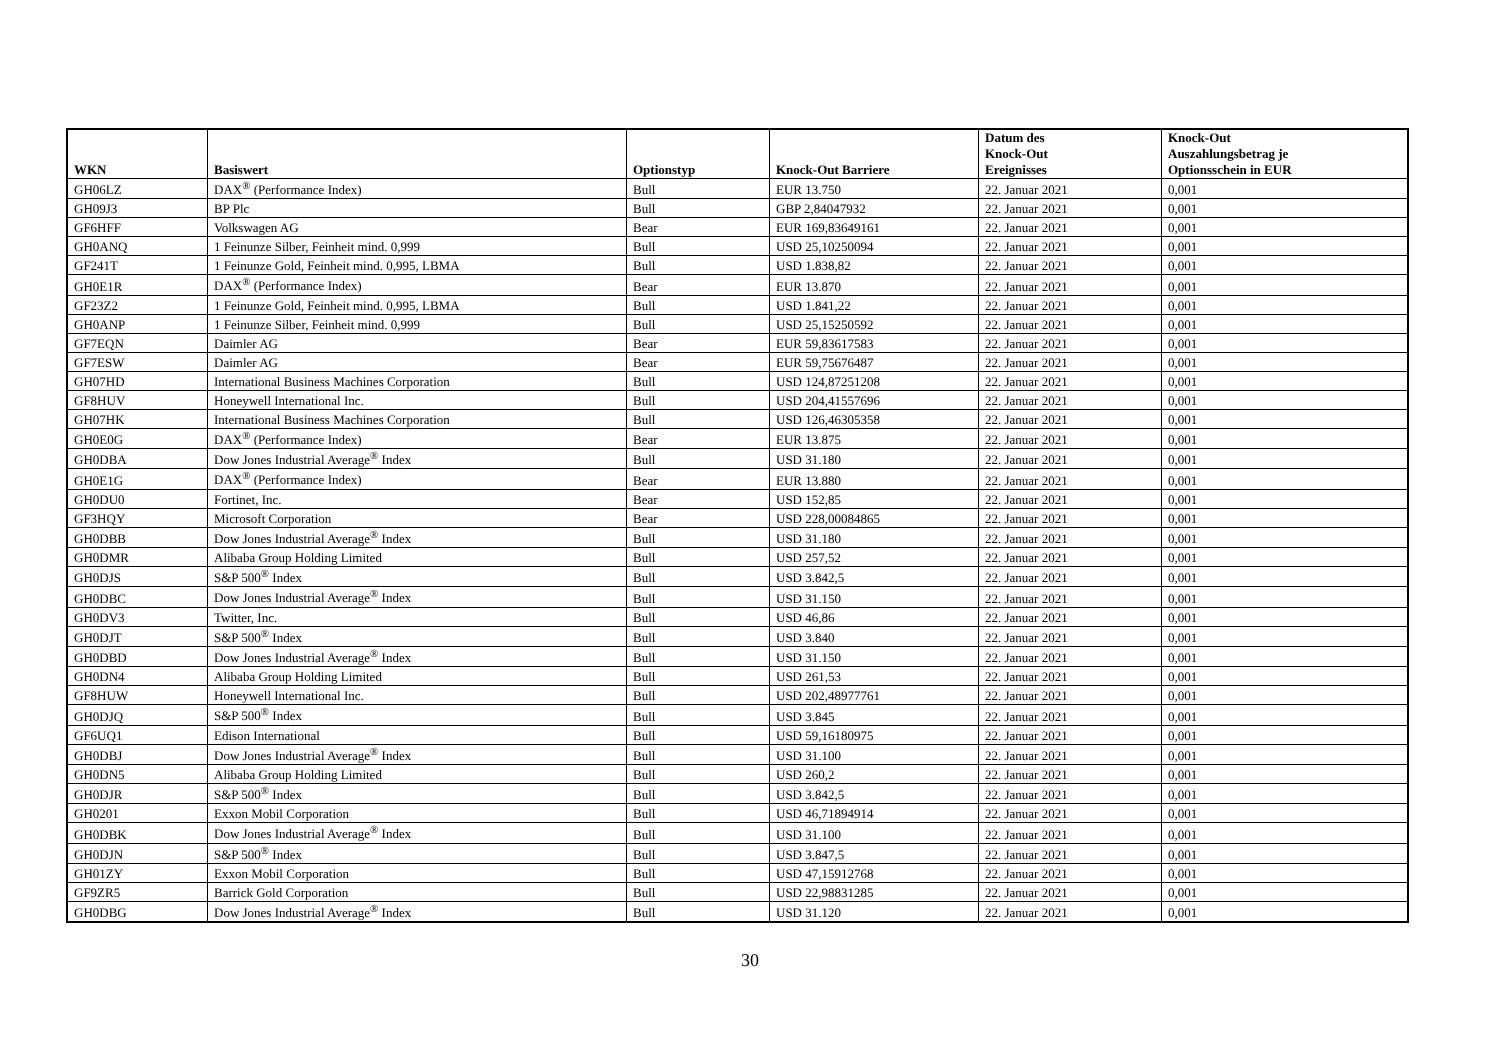| WKN | Basiswert | Optionstyp | Knock-Out Barriere | Datum des Knock-Out Ereignisses | Knock-Out Auszahlungsbetrag je Optionsschein in EUR |
| --- | --- | --- | --- | --- | --- |
| GH06LZ | DAX<sup>®</sup> (Performance Index) | Bull | EUR 13.750 | 22. Januar 2021 | 0,001 |
| GH09J3 | BP Plc | Bull | GBP 2,84047932 | 22. Januar 2021 | 0,001 |
| GF6HFF | Volkswagen AG | Bear | EUR 169,83649161 | 22. Januar 2021 | 0,001 |
| GH0ANQ | 1 Feinunze Silber, Feinheit mind. 0,999 | Bull | USD 25,10250094 | 22. Januar 2021 | 0,001 |
| GF241T | 1 Feinunze Gold, Feinheit mind. 0,995, LBMA | Bull | USD 1.838,82 | 22. Januar 2021 | 0,001 |
| GH0E1R | DAX<sup>®</sup> (Performance Index) | Bear | EUR 13.870 | 22. Januar 2021 | 0,001 |
| GF23Z2 | 1 Feinunze Gold, Feinheit mind. 0,995, LBMA | Bull | USD 1.841,22 | 22. Januar 2021 | 0,001 |
| GH0ANP | 1 Feinunze Silber, Feinheit mind. 0,999 | Bull | USD 25,15250592 | 22. Januar 2021 | 0,001 |
| GF7EQN | Daimler AG | Bear | EUR 59,83617583 | 22. Januar 2021 | 0,001 |
| GF7ESW | Daimler AG | Bear | EUR 59,75676487 | 22. Januar 2021 | 0,001 |
| GH07HD | International Business Machines Corporation | Bull | USD 124,87251208 | 22. Januar 2021 | 0,001 |
| GF8HUV | Honeywell International Inc. | Bull | USD 204,41557696 | 22. Januar 2021 | 0,001 |
| GH07HK | International Business Machines Corporation | Bull | USD 126,46305358 | 22. Januar 2021 | 0,001 |
| GH0E0G | DAX<sup>®</sup> (Performance Index) | Bear | EUR 13.875 | 22. Januar 2021 | 0,001 |
| GH0DBA | Dow Jones Industrial Average<sup>®</sup> Index | Bull | USD 31.180 | 22. Januar 2021 | 0,001 |
| GH0E1G | DAX<sup>®</sup> (Performance Index) | Bear | EUR 13.880 | 22. Januar 2021 | 0,001 |
| GH0DU0 | Fortinet, Inc. | Bear | USD 152,85 | 22. Januar 2021 | 0,001 |
| GF3HQY | Microsoft Corporation | Bear | USD 228,00084865 | 22. Januar 2021 | 0,001 |
| GH0DBB | Dow Jones Industrial Average<sup>®</sup> Index | Bull | USD 31.180 | 22. Januar 2021 | 0,001 |
| GH0DMR | Alibaba Group Holding Limited | Bull | USD 257,52 | 22. Januar 2021 | 0,001 |
| GH0DJS | S&P 500<sup>®</sup> Index | Bull | USD 3.842,5 | 22. Januar 2021 | 0,001 |
| GH0DBC | Dow Jones Industrial Average<sup>®</sup> Index | Bull | USD 31.150 | 22. Januar 2021 | 0,001 |
| GH0DV3 | Twitter, Inc. | Bull | USD 46,86 | 22. Januar 2021 | 0,001 |
| GH0DJT | S&P 500<sup>®</sup> Index | Bull | USD 3.840 | 22. Januar 2021 | 0,001 |
| GH0DBD | Dow Jones Industrial Average<sup>®</sup> Index | Bull | USD 31.150 | 22. Januar 2021 | 0,001 |
| GH0DN4 | Alibaba Group Holding Limited | Bull | USD 261,53 | 22. Januar 2021 | 0,001 |
| GF8HUW | Honeywell International Inc. | Bull | USD 202,48977761 | 22. Januar 2021 | 0,001 |
| GH0DJQ | S&P 500<sup>®</sup> Index | Bull | USD 3.845 | 22. Januar 2021 | 0,001 |
| GF6UQ1 | Edison International | Bull | USD 59,16180975 | 22. Januar 2021 | 0,001 |
| GH0DBJ | Dow Jones Industrial Average<sup>®</sup> Index | Bull | USD 31.100 | 22. Januar 2021 | 0,001 |
| GH0DN5 | Alibaba Group Holding Limited | Bull | USD 260,2 | 22. Januar 2021 | 0,001 |
| GH0DJR | S&P 500<sup>®</sup> Index | Bull | USD 3.842,5 | 22. Januar 2021 | 0,001 |
| GH0201 | Exxon Mobil Corporation | Bull | USD 46,71894914 | 22. Januar 2021 | 0,001 |
| GH0DBK | Dow Jones Industrial Average<sup>®</sup> Index | Bull | USD 31.100 | 22. Januar 2021 | 0,001 |
| GH0DJN | S&P 500<sup>®</sup> Index | Bull | USD 3.847,5 | 22. Januar 2021 | 0,001 |
| GH01ZY | Exxon Mobil Corporation | Bull | USD 47,15912768 | 22. Januar 2021 | 0,001 |
| GF9ZR5 | Barrick Gold Corporation | Bull | USD 22,98831285 | 22. Januar 2021 | 0,001 |
| GH0DBG | Dow Jones Industrial Average<sup>®</sup> Index | Bull | USD 31.120 | 22. Januar 2021 | 0,001 |
30